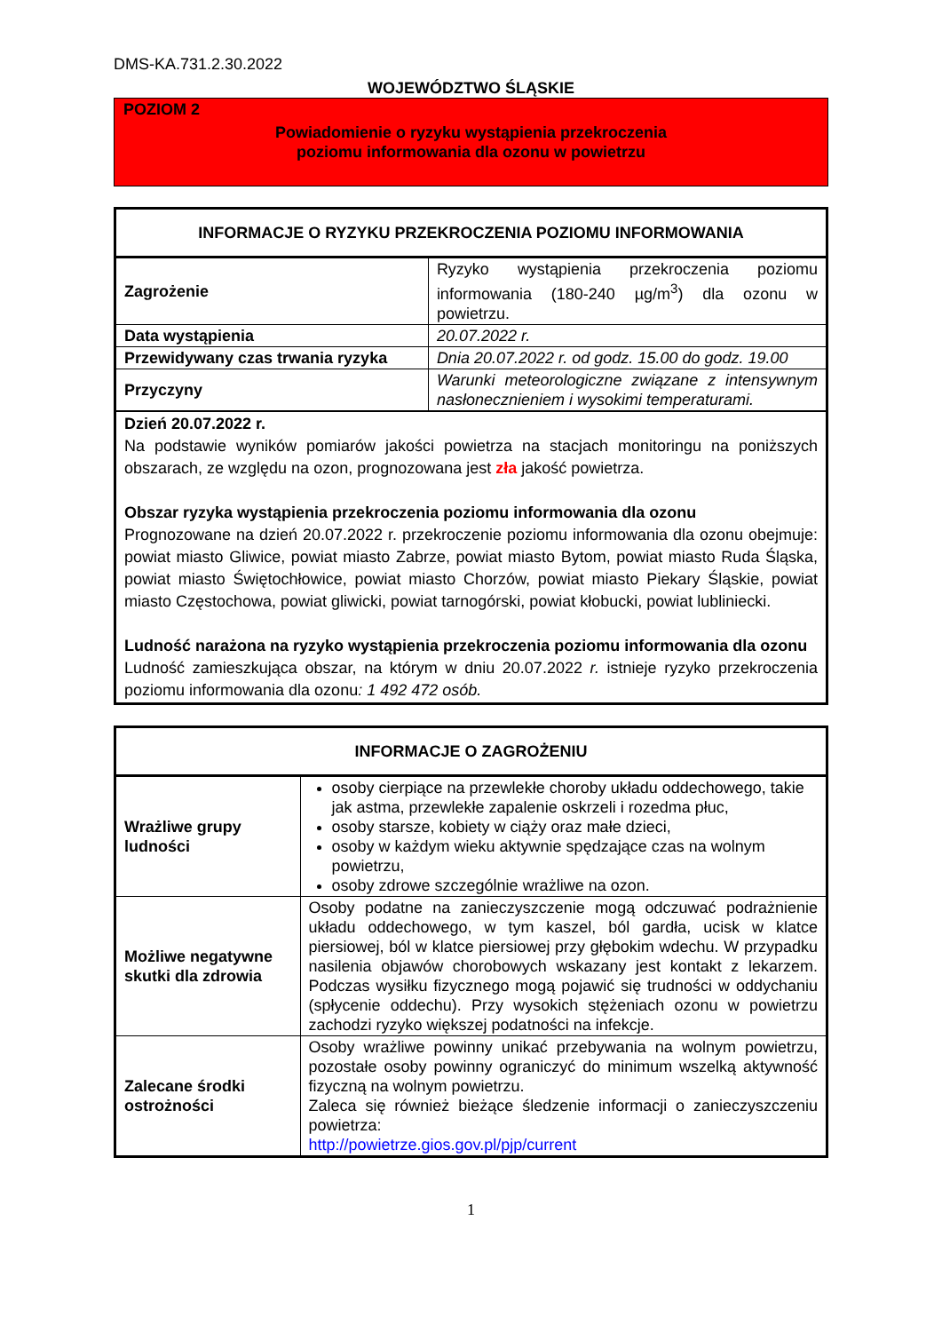DMS-KA.731.2.30.2022
WOJEWÓDZTWO ŚLĄSKIE
POZIOM 2
Powiadomienie o ryzyku wystąpienia przekroczenia
poziomu informowania dla ozonu w powietrzu
| INFORMACJE O RYZYKU PRZEKROCZENIA POZIOMU INFORMOWANIA | |
| --- | --- |
| Zagrożenie | Ryzyko wystąpienia przekroczenia poziomu informowania (180-240 µg/m<sup>3</sup>) dla ozonu w powietrzu. |
| Data wystąpienia | 20.07.2022 r. |
| Przewidywany czas trwania ryzyka | Dnia 20.07.2022 r. od godz. 15.00 do godz. 19.00 |
| Przyczyny | Warunki meteorologiczne związane z intensywnym nasłonecznieniem i wysokimi temperaturami. |
| Dzień 20.07.2022 r. Na podstawie wyników pomiarów jakości powietrza na stacjach monitoringu na poniższych obszarach, ze względu na ozon, prognozowana jest zła jakość powietrza. Obszar ryzyka wystąpienia przekroczenia poziomu informowania dla ozonu Prognozowane na dzień 20.07.2022 r. przekroczenie poziomu informowania dla ozonu obejmuje: powiat miasto Gliwice, powiat miasto Zabrze, powiat miasto Bytom, powiat miasto Ruda Śląska, powiat miasto Świętochłowice, powiat miasto Chorzów, powiat miasto Piekary Śląskie, powiat miasto Częstochowa, powiat gliwicki, powiat tarnogórski, powiat kłobucki, powiat lubliniecki. Ludność narażona na ryzyko wystąpienia przekroczenia poziomu informowania dla ozonu Ludność zamieszkująca obszar, na którym w dniu 20.07.2022 r. istnieje ryzyko przekroczenia poziomu informowania dla ozonu : 1 492 472 osób. | |
| INFORMACJE O ZAGROŻENIU | |
| --- | --- |
| Wrażliwe grupy ludności | osoby cierpiące na przewlekłe choroby układu oddechowego, takie jak astma, przewlekłe zapalenie oskrzeli i rozedma płuc, osoby starsze, kobiety w ciąży oraz małe dzieci, osoby w każdym wieku aktywnie spędzające czas na wolnym powietrzu, osoby zdrowe szczególnie wrażliwe na ozon. |
| Możliwe negatywne skutki dla zdrowia | Osoby podatne na zanieczyszczenie mogą odczuwać podrażnienie układu oddechowego, w tym kaszel, ból gardła, ucisk w klatce piersiowej, ból w klatce piersiowej przy głębokim wdechu. W przypadku nasilenia objawów chorobowych wskazany jest kontakt z lekarzem. Podczas wysiłku fizycznego mogą pojawić się trudności w oddychaniu (spłycenie oddechu). Przy wysokich stężeniach ozonu w powietrzu zachodzi ryzyko większej podatności na infekcje. |
| Zalecane środki ostrożności | Osoby wrażliwe powinny unikać przebywania na wolnym powietrzu, pozostałe osoby powinny ograniczyć do minimum wszelką aktywność fizyczną na wolnym powietrzu. Zaleca się również bieżące śledzenie informacji o zanieczyszczeniu powietrza: http://powietrze.gios.gov.pl/pjp/current |
1